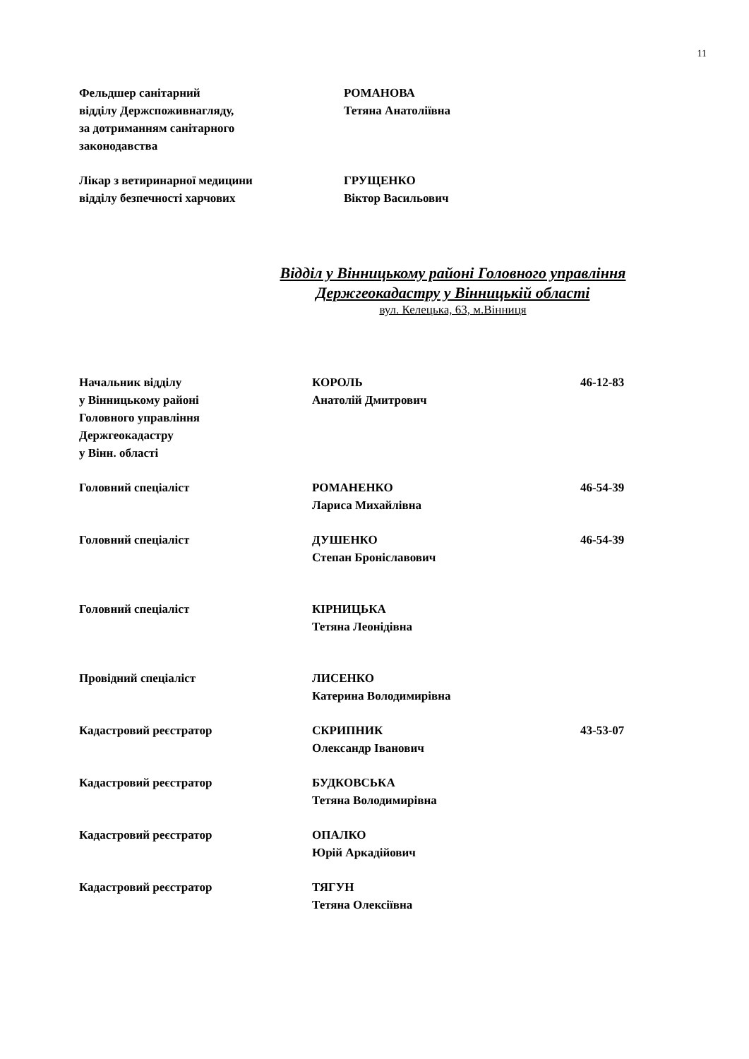11
Фельдшер санітарний
відділу Держспоживнагляду,
за дотриманням санітарного
законодавства
РОМАНОВА
Тетяна Анатоліївна
Лікар з ветиринарної медицини
відділу безпечності харчових
ГРУЩЕНКО
Віктор Васильович
Відділ у Вінницькому районі Головного управління
Держгеокадастру у Вінницькій області
вул. Келецька, 63, м.Вінниця
Начальник відділу
у Вінницькому районі
Головного управління
Держгеокадастру
у Вінн. області
КОРОЛЬ
Анатолій Дмитрович
46-12-83
Головний спеціаліст РОМАНЕНКО
Лариса Михайлівна
46-54-39
Головний спеціаліст ДУШЕНКО
Степан Броніславович
46-54-39
Головний спеціаліст КІРНИЦЬКА
Тетяна Леонідівна
Провідний спеціаліст ЛИСЕНКО
Катерина Володимирівна
Кадастровий реєстратор СКРИПНИК
Олександр Іванович
43-53-07
Кадастровий реєстратор БУДКОВСЬКА
Тетяна Володимирівна
Кадастровий реєстратор ОПАЛКО
Юрій Аркадійович
Кадастровий реєстратор ТЯГУН
Тетяна Олексіївна